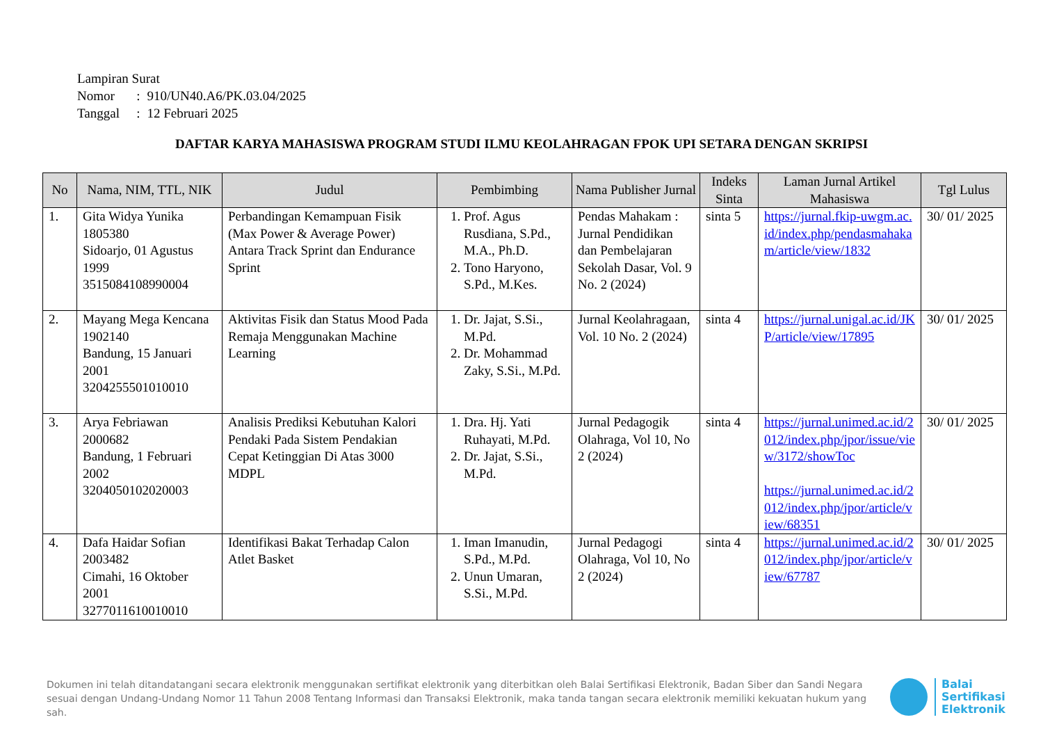Lampiran Surat
| Nomor | : | 910/UN40.A6/PK.03.04/2025 |
| Tanggal | : | 12 Februari 2025 |
DAFTAR KARYA MAHASISWA PROGRAM STUDI ILMU KEOLAHRAGAN FPOK UPI SETARA DENGAN SKRIPSI
| No | Nama, NIM, TTL, NIK | Judul | Pembimbing | Nama Publisher Jurnal | Indeks Sinta | Laman Jurnal Artikel Mahasiswa | Tgl Lulus |
| --- | --- | --- | --- | --- | --- | --- | --- |
| 1. | Gita Widya Yunika 1805380 Sidoarjo, 01 Agustus 1999 3515084108990004 | Perbandingan Kemampuan Fisik (Max Power & Average Power) Antara Track Sprint dan Endurance Sprint | 1. Prof. Agus Rusdiana, S.Pd., M.A., Ph.D. 2. Tono Haryono, S.Pd., M.Kes. | Pendas Mahakam : Jurnal Pendidikan dan Pembelajaran Sekolah Dasar, Vol. 9 No. 2 (2024) | sinta 5 | https://jurnal.fkip-uwgm.ac.id/index.php/pendasmahakam/article/view/1832 | 30/ 01/ 2025 |
| 2. | Mayang Mega Kencana 1902140 Bandung, 15 Januari 2001 3204255501010010 | Aktivitas Fisik dan Status Mood Pada Remaja Menggunakan Machine Learning | 1. Dr. Jajat, S.Si., M.Pd. 2. Dr. Mohammad Zaky, S.Si., M.Pd. | Jurnal Keolahragaan, Vol. 10 No. 2 (2024) | sinta 4 | https://jurnal.unigal.ac.id/JKP/article/view/17895 | 30/ 01/ 2025 |
| 3. | Arya Febriawan 2000682 Bandung, 1 Februari 2002 3204050102020003 | Analisis Prediksi Kebutuhan Kalori Pendaki Pada Sistem Pendakian Cepat Ketinggian Di Atas 3000 MDPL | 1. Dra. Hj. Yati Ruhayati, M.Pd. 2. Dr. Jajat, S.Si., M.Pd. | Jurnal Pedagogik Olahraga, Vol 10, No 2 (2024) | sinta 4 | https://jurnal.unimed.ac.id/2012/index.php/jpor/issue/view/3172/showToc https://jurnal.unimed.ac.id/2012/index.php/jpor/article/view/68351 | 30/ 01/ 2025 |
| 4. | Dafa Haidar Sofian 2003482 Cimahi, 16 Oktober 2001 3277011610010010 | Identifikasi Bakat Terhadap Calon Atlet Basket | 1. Iman Imanudin, S.Pd., M.Pd. 2. Unun Umaran, S.Si., M.Pd. | Jurnal Pedagogi Olahraga, Vol 10, No 2 (2024) | sinta 4 | https://jurnal.unimed.ac.id/2012/index.php/jpor/article/view/67787 | 30/ 01/ 2025 |
Dokumen ini telah ditandatangani secara elektronik menggunakan sertifikat elektronik yang diterbitkan oleh Balai Sertifikasi Elektronik, Badan Siber dan Sandi Negara sesuai dengan Undang-Undang Nomor 11 Tahun 2008 Tentang Informasi dan Transaksi Elektronik, maka tanda tangan secara elektronik memiliki kekuatan hukum yang sah.
Balai
Sertifikasi
Elektronik